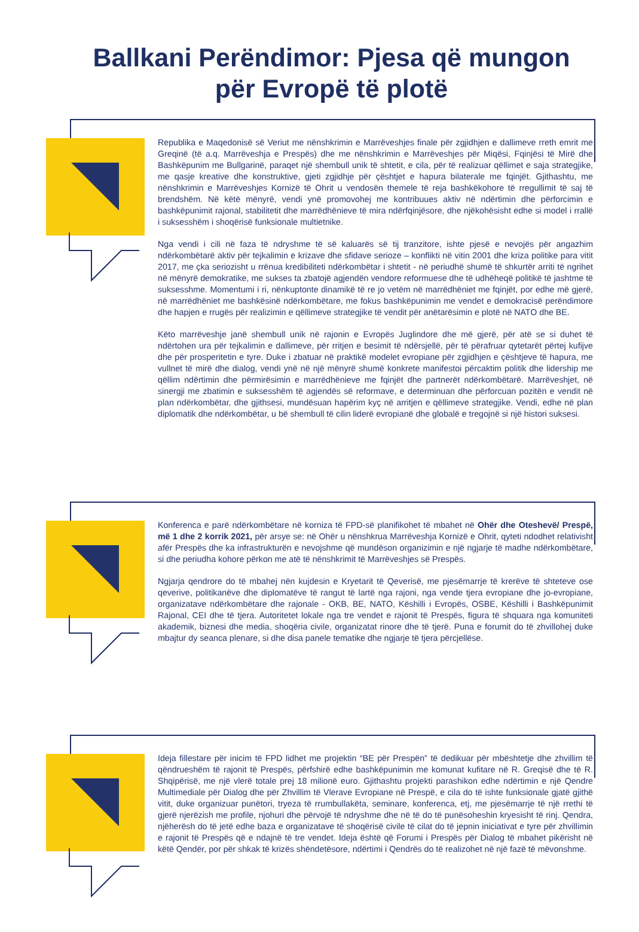Ballkani Perëndimor: Pjesa që mungon
për Evropë të plotë
Republika e Maqedonisë së Veriut me nënshkrimin e Marrëveshjes finale për zgjidhjen e dallimeve rreth emrit me Greqinë (të a.q. Marrëveshja e Prespës) dhe me nënshkrimin e Marrëveshjes për Miqësi, Fqinjësi të Mirë dhe Bashkëpunim me Bullgarinë, paraqet një shembull unik të shtetit, e cila, për të realizuar qëllimet e saja strategjike, me qasje kreative dhe konstruktive, gjeti zgjidhje për çështjet e hapura bilaterale me fqinjët. Gjithashtu, me nënshkrimin e Marrëveshjes Kornizë të Ohrit u vendosën themele të reja bashkëkohore të rregullimit të saj të brendshëm. Në këtë mënyrë, vendi ynë promovohej me kontribuues aktiv në ndërtimin dhe përforcimin e bashkëpunimit rajonal, stabilitetit dhe marrëdhënieve të mira ndërfqinjësore, dhe njëkohësisht edhe si model i rrallë i suksesshëm i shoqërisë funksionale multietnike.
Nga vendi i cili në faza të ndryshme të së kaluarës së tij tranzitore, ishte pjesë e nevojës për angazhim ndërkombëtarë aktiv për tejkalimin e krizave dhe sfidave serioze – konflikti në vitin 2001 dhe kriza politike para vitit 2017, me çka seriozisht u rrënua kredibiliteti ndërkombëtar i shtetit - në periudhë shumë të shkurtër arriti të ngrihet në mënyrë demokratike, me sukses ta zbatojë agjendën vendore reformuese dhe të udhëheqë politikë të jashtme të suksesshme. Momentumi i ri, nënkuptonte dinamikë të re jo vetëm në marrëdhëniet me fqinjët, por edhe më gjerë, në marrëdhëniet me bashkësinë ndërkombëtare, me fokus bashkëpunimin me vendet e demokracisë perëndimore dhe hapjen e rrugës për realizimin e qëllimeve strategjike të vendit për anëtarësimin e plotë në NATO dhe BE.
Këto marrëveshje janë shembull unik në rajonin e Evropës Juglindore dhe më gjerë, për atë se si duhet të ndërtohen ura për tejkalimin e dallimeve, për rritjen e besimit të ndërsjellë, për të përafruar qytetarët përtej kufijve dhe për prosperitetin e tyre. Duke i zbatuar në praktikë modelet evropiane për zgjidhjen e çështjeve të hapura, me vullnet të mirë dhe dialog, vendi ynë në një mënyrë shumë konkrete manifestoi përcaktim politik dhe lidership me qëllim ndërtimin dhe përmirësimin e marrëdhënieve me fqinjët dhe partnerët ndërkombëtarë. Marrëveshjet, në sinergji me zbatimin e suksesshëm të agjendës së reformave, e determinuan dhe përforcuan pozitën e vendit në plan ndërkombëtar, dhe gjithsesi, mundësuan hapërim kyç në arritjen e qëllimeve strategjike. Vendi, edhe në plan diplomatik dhe ndërkombëtar, u bë shembull të cilin liderë evropianë dhe globalë e tregojnë si një histori suksesi.
Konferenca e parë ndërkombëtare në korniza të FPD-së planifikohet të mbahet në Ohër dhe Oteshevë/ Prespë, më 1 dhe 2 korrik 2021, për arsye se: në Ohër u nënshkrua Marrëveshja Kornizë e Ohrit, qyteti ndodhet relativisht afër Prespës dhe ka infrastrukturën e nevojshme që mundëson organizimin e një ngjarje të madhe ndërkombëtare, si dhe periudha kohore përkon me atë të nënshkrimit të Marrëveshjes së Prespës.
Ngjarja qendrore do të mbahej nën kujdesin e Kryetarit të Qeverisë, me pjesëmarrje të krerëve të shteteve ose qeverive, politikanëve dhe diplomatëve të rangut të lartë nga rajoni, nga vende tjera evropiane dhe jo-evropiane, organizatave ndërkombëtare dhe rajonale - OKB, BE, NATO, Këshilli i Evropës, OSBE, Këshilli i Bashkëpunimit Rajonal, CEI dhe të tjera. Autoritetet lokale nga tre vendet e rajonit të Prespës, figura të shquara nga komuniteti akademik, biznesi dhe media, shoqëria civile, organizatat rinore dhe të tjerë. Puna e forumit do të zhvillohej duke mbajtur dy seanca plenare, si dhe disa panele tematike dhe ngjarje të tjera përcjellëse.
Ideja fillestare për inicim të FPD lidhet me projektin “BE për Prespën” të dedikuar për mbështetje dhe zhvillim të qëndrueshëm të rajonit të Prespës, përfshirë edhe bashkëpunimin me komunat kufitare në R. Greqisë dhe të R. Shqipërisë, me një vlerë totale prej 18 milionë euro. Gjithashtu projekti parashikon edhe ndërtimin e një Qendre Multimediale për Dialog dhe për Zhvillim të Vlerave Evropiane në Prespë, e cila do të ishte funksionale gjatë gjithë vitit, duke organizuar punëtori, tryeza të rrumbullakëta, seminare, konferenca, etj, me pjesëmarrje të një rrethi të gjerë njerëzish me profile, njohuri dhe përvojë të ndryshme dhe në të do të punësoheshin kryesisht të rinj. Qendra, njëherësh do të jetë edhe baza e organizatave të shoqërisë civile të cilat do të jepnin iniciativat e tyre për zhvillimin e rajonit të Prespës që e ndajnë të tre vendet. Ideja është që Forumi i Prespës për Dialog të mbahet pikërisht në këtë Qendër, por për shkak të krizës shëndetësore, ndërtimi i Qendrës do të realizohet në një fazë të mëvonshme.